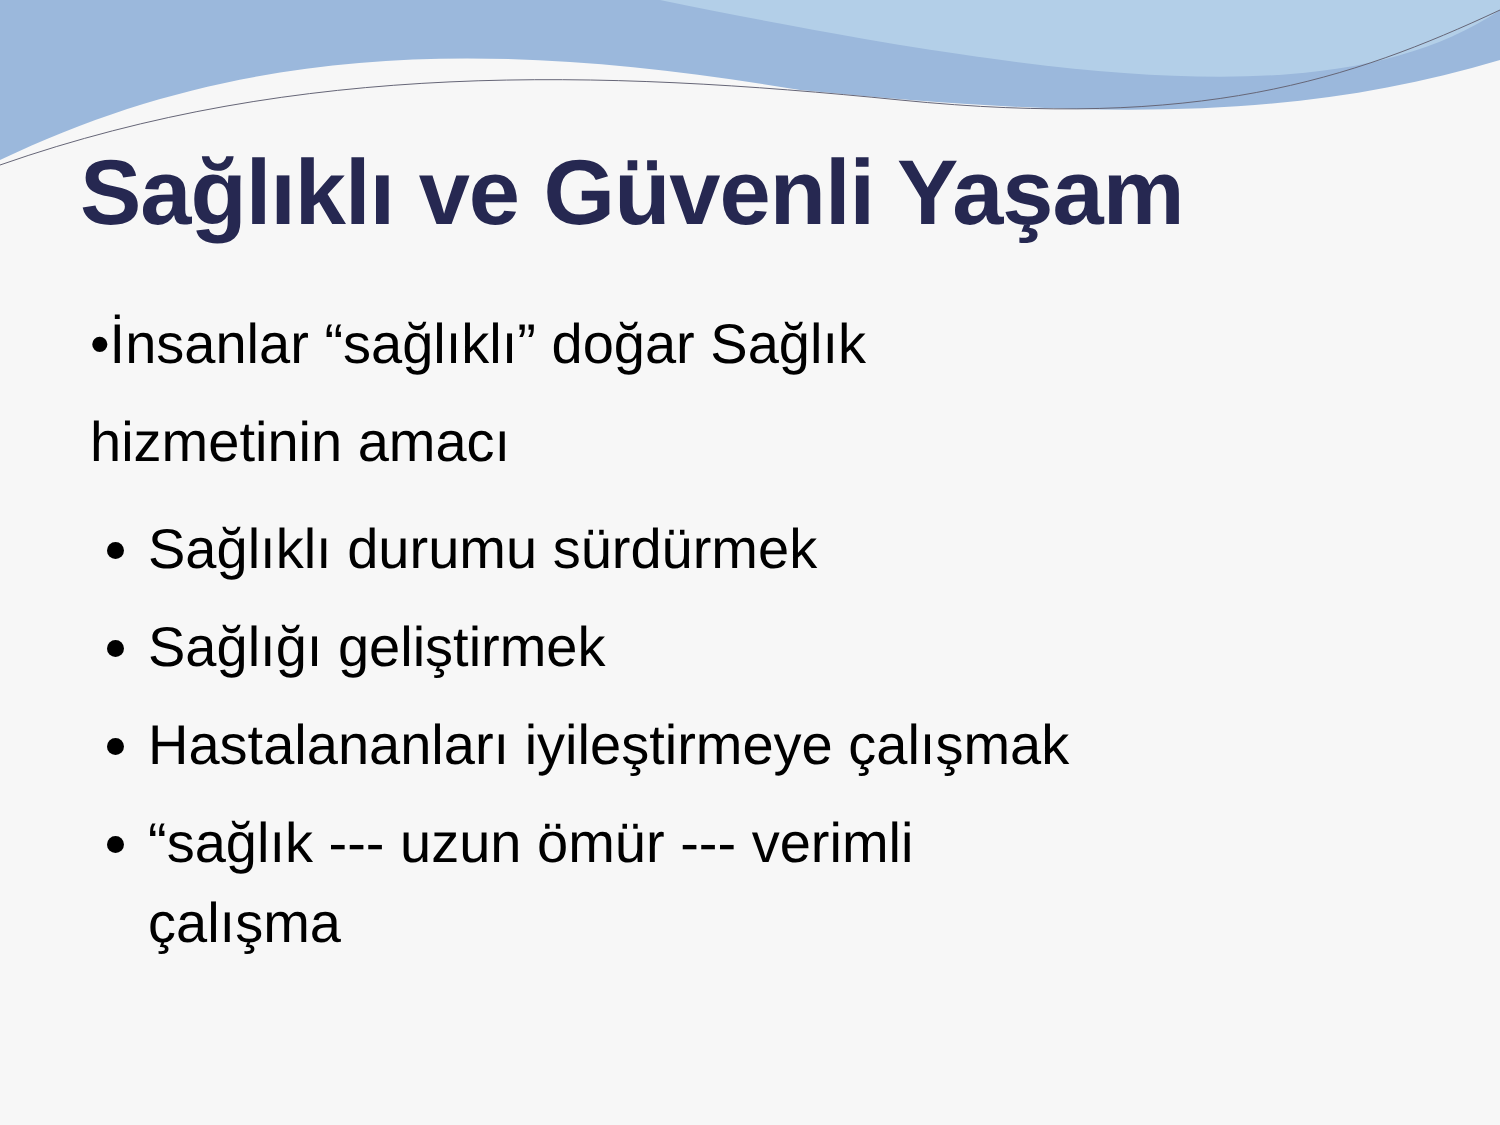Sağlıklı ve Güvenli Yaşam
•İnsanlar “sağlıklı” doğar Sağlık hizmetinin amacı
Sağlıklı durumu sürdürmek
Sağlığı geliştirmek
Hastalananları iyileştirmeye çalışmak
“sağlık --- uzun ömür --- verimli çalışma